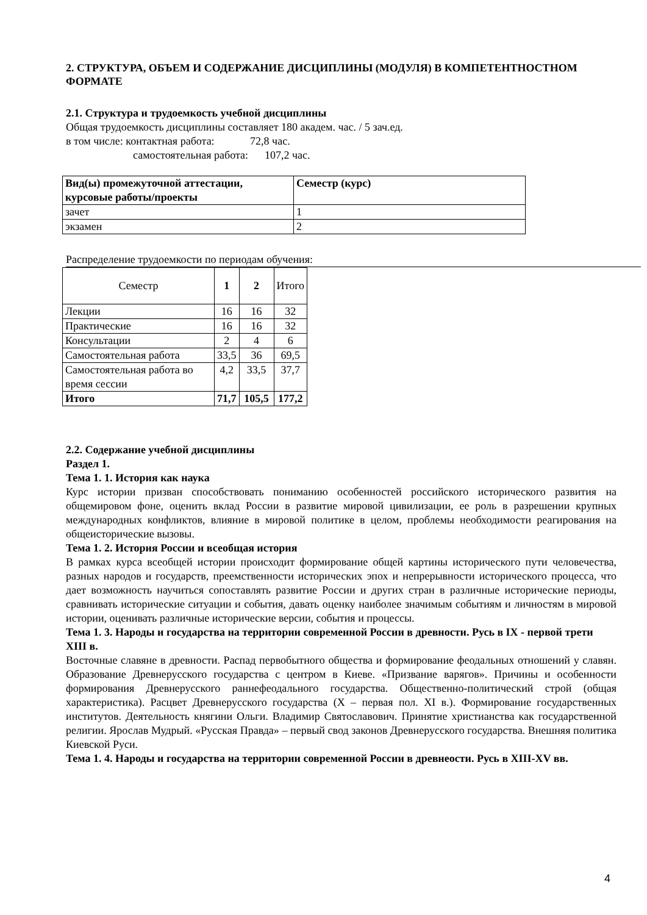2. СТРУКТУРА, ОБЪЕМ И СОДЕРЖАНИЕ ДИСЦИПЛИНЫ (МОДУЛЯ) В КОМПЕТЕНТНОСТНОМ ФОРМАТЕ
2.1. Структура и трудоемкость учебной дисциплины
Общая трудоемкость дисциплины составляет 180 академ. час. / 5 зач.ед.
в том числе: контактная работа: 72,8 час.
самостоятельная работа: 107,2 час.
| Вид(ы) промежуточной аттестации, курсовые работы/проекты | Семестр (курс) |
| --- | --- |
| зачет | 1 |
| экзамен | 2 |
Распределение трудоемкости по периодам обучения:
| Семестр | 1 | 2 | Итого |
| Лекции | 16 | 16 | 32 |
| Практические | 16 | 16 | 32 |
| Консультации | 2 | 4 | 6 |
| Самостоятельная работа | 33,5 | 36 | 69,5 |
| Самостоятельная работа во время сессии | 4,2 | 33,5 | 37,7 |
| Итого | 71,7 | 105,5 | 177,2 |
2.2. Содержание учебной дисциплины
Раздел 1.
Тема 1. 1. История как наука
Курс истории призван способствовать пониманию особенностей российского исторического развития на общемировом фоне, оценить вклад России в развитие мировой цивилизации, ее роль в разрешении крупных международных конфликтов, влияние в мировой политике в целом, проблемы необходимости реагирования на общеисторические вызовы.
Тема 1. 2. История России и всеобщая история
В рамках курса всеобщей истории происходит формирование общей картины исторического пути человечества, разных народов и государств, преемственности исторических эпох и непрерывности исторического процесса, что дает возможность научиться сопоставлять развитие России и других стран в различные исторические периоды, сравнивать исторические ситуации и события, давать оценку наиболее значимым событиям и личностям в мировой истории, оценивать различные исторические версии, события и процессы.
Тема 1. 3. Народы и государства на территории современной России в древности. Русь в IX - первой трети XIII в.
Восточные славяне в древности. Распад первобытного общества и формирование феодальных отношений у славян. Образование Древнерусского государства с центром в Киеве. «Призвание варягов». Причины и особенности формирования Древнерусского раннефеодального государства. Общественно-политический строй (общая характеристика). Расцвет Древнерусского государства (X – первая пол. XI в.). Формирование государственных институтов. Деятельность княгини Ольги. Владимир Святославович. Принятие христианства как государственной религии. Ярослав Мудрый. «Русская Правда» – первый свод законов Древнерусского государства. Внешняя политика Киевской Руси.
Тема 1. 4. Народы и государства на территории современной России в древнеости. Русь в XIII-XV вв.
4